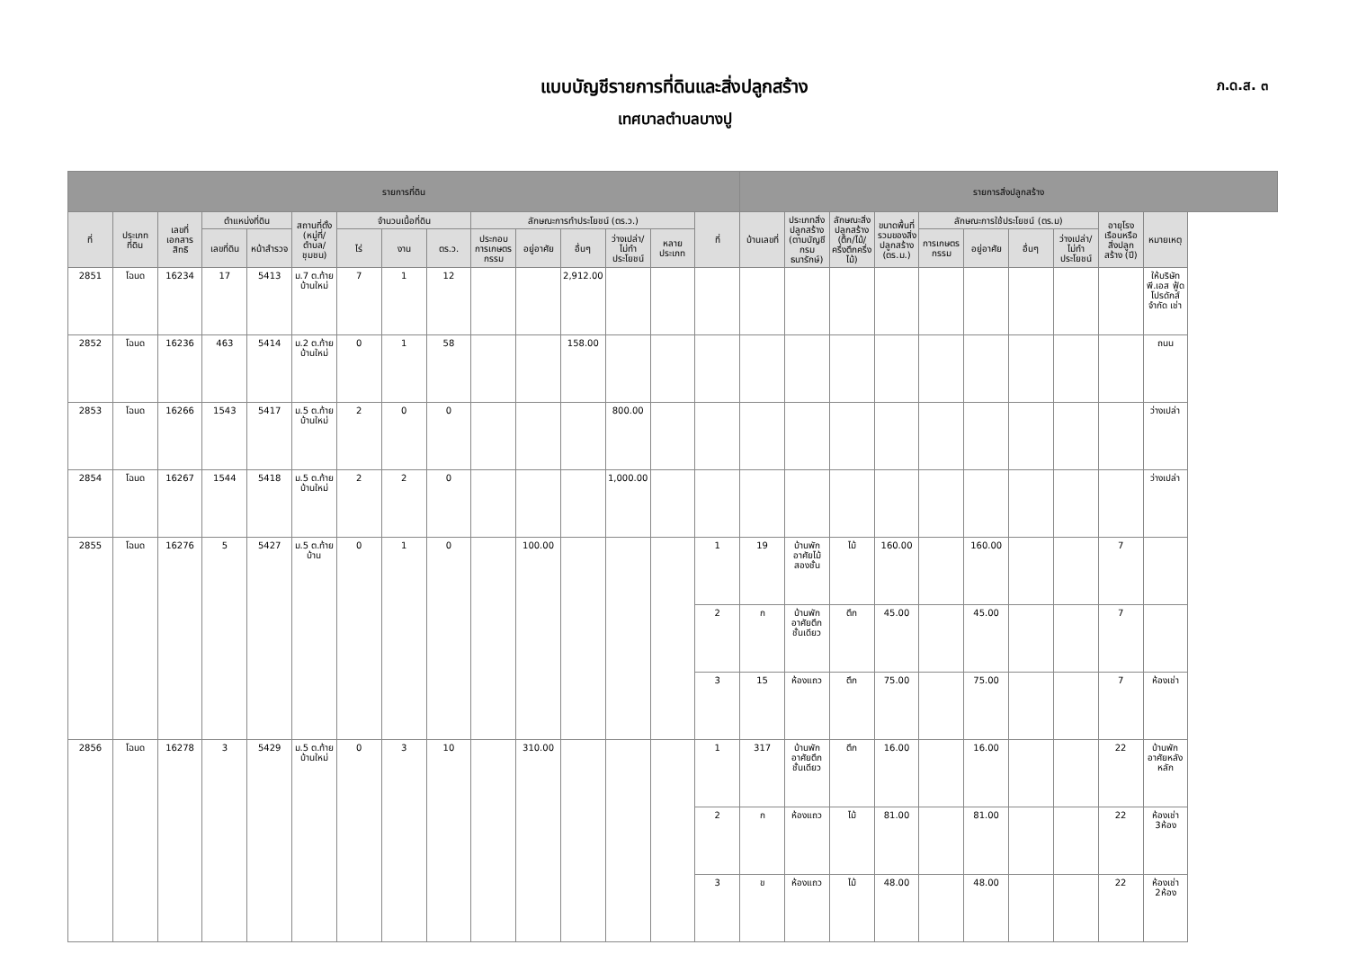แบบบัญชีรายการที่ดินและสิ่งปลูกสร้าง
เทศบาลตำบลบางปู
ภ.ด.ส. ๓
| รายการที่ดิน | | | | | | | | | | | | | | | รายการสิ่งปลูกสร้าง | | | | | | | | | |
| --- | --- | --- | --- | --- | --- | --- | --- | --- | --- | --- | --- | --- | --- | --- | --- | --- | --- | --- | --- | --- | --- | --- | --- | --- |
| ที่ | ประเภทที่ดิน | เลขที่เอกสารสิทธิ | ตำแหน่งที่ดิน | | สถานที่ตั้ง (หมู่ที่/ตำบล/ชุมชน) | จำนวนเนื้อที่ดิน | | | ลักษณะการทำประโยชน์ (ตร.ว.) | | | | | ที่ | บ้านเลขที่ | ประเภทสิ่งปลูกสร้าง (ตามบัญชีกรมธนารักษ์) | ลักษณะสิ่งปลูกสร้าง (ตึก/ไม้/ครึ่งตึกครึ่งไม้) | ขนาดพื้นที่รวมของสิ่งปลูกสร้าง (ตร.ม.) | ลักษณะการใช้ประโยชน์ (ตร.ม) | | | | อายุโรงเรือนหรือสิ่งปลูกสร้าง (ปี) | หมายเหตุ |
| | | | เลขที่ดิน | หน้าสำรวจ | | ไร่ | งาน | ตร.ว. | ประกอบการเกษตรกรรม | อยู่อาศัย | อื่นๆ | ว่างเปล่า/ไม่ทำประโยชน์ | หลายประเภท | | | | | | การเกษตรกรรม | อยู่อาศัย | อื่นๆ | ว่างเปล่า/ไม่ทำประโยชน์ | | |
| 2851 | โฉนด | 16234 | 17 | 5413 | ม.7 ต.ท้ายบ้านใหม่ | 7 | 1 | 12 | | | 2,912.00 | | | | | | | | | | | | | ให้บริษัท พี.เอส ฟู้ด โปรดักส์ จำกัด เช่า |
| 2852 | โฉนด | 16236 | 463 | 5414 | ม.2 ต.ท้ายบ้านใหม่ | 0 | 1 | 58 | | | 158.00 | | | | | | | | | | | | | ถนน |
| 2853 | โฉนด | 16266 | 1543 | 5417 | ม.5 ต.ท้ายบ้านใหม่ | 2 | 0 | 0 | | | | 800.00 | | | | | | | | | | | | ว่างเปล่า |
| 2854 | โฉนด | 16267 | 1544 | 5418 | ม.5 ต.ท้ายบ้านใหม่ | 2 | 2 | 0 | | | | 1,000.00 | | | | | | | | | | | | ว่างเปล่า |
| 2855 | โฉนด | 16276 | 5 | 5427 | ม.5 ต.ท้ายบ้าน | 0 | 1 | 0 | | 100.00 | | | | 1 | 19 | บ้านพักอาศัยไม้สองชั้น | ไม้ | 160.00 | | 160.00 | | | 7 | |
| | | | | | | | | | | | | | | 2 | ก | บ้านพักอาศัยตึกชั้นเดียว | ตึก | 45.00 | | 45.00 | | | 7 | |
| | | | | | | | | | | | | | | 3 | 15 | ห้องแถว | ตึก | 75.00 | | 75.00 | | | 7 | ห้องเช่า |
| 2856 | โฉนด | 16278 | 3 | 5429 | ม.5 ต.ท้ายบ้านใหม่ | 0 | 3 | 10 | | 310.00 | | | | 1 | 317 | บ้านพักอาศัยตึกชั้นเดียว | ตึก | 16.00 | | 16.00 | | | 22 | บ้านพักอาศัยหลังหลัก |
| | | | | | | | | | | | | | | 2 | ก | ห้องแถว | ไม้ | 81.00 | | 81.00 | | | 22 | ห้องเช่า 3ห้อง |
| | | | | | | | | | | | | | | 3 | ข | ห้องแถว | ไม้ | 48.00 | | 48.00 | | | 22 | ห้องเช่า 2ห้อง |